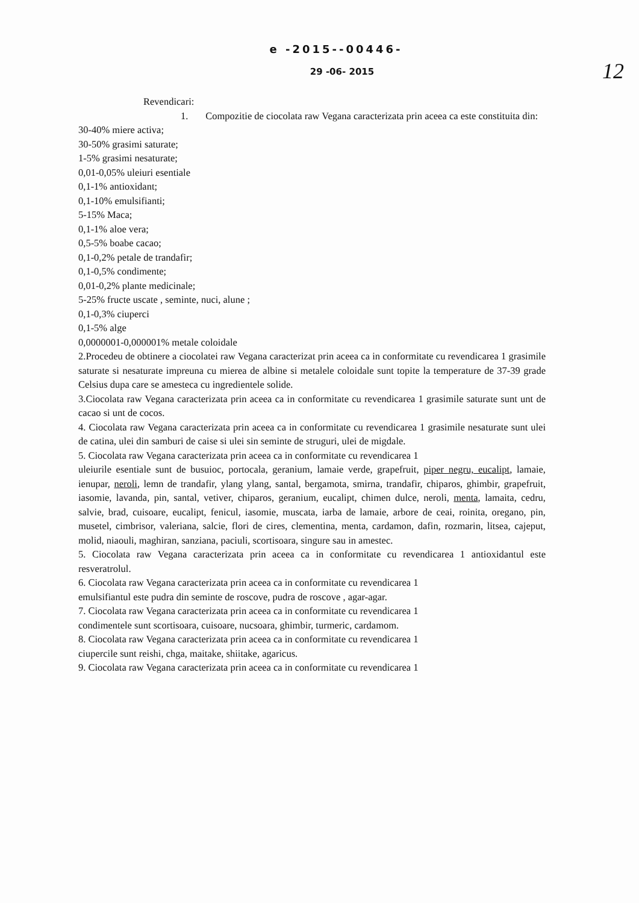e -2015--00446-
29 -06- 2015
12
Revendicari:
1. Compozitie de ciocolata raw Vegana caracterizata prin aceea ca este constituita din:
30-40% miere activa;
30-50% grasimi saturate;
1-5% grasimi nesaturate;
0,01-0,05% uleiuri esentiale
0,1-1% antioxidant;
0,1-10% emulsifianti;
5-15% Maca;
0,1-1% aloe vera;
0,5-5% boabe cacao;
0,1-0,2% petale de trandafir;
0,1-0,5% condimente;
0,01-0,2% plante medicinale;
5-25% fructe uscate , seminte, nuci, alune ;
0,1-0,3% ciuperci
0,1-5% alge
0,0000001-0,000001% metale coloidale
2.Procedeu de obtinere a ciocolatei raw Vegana caracterizat prin aceea ca in conformitate cu revendicarea 1 grasimile saturate si nesaturate impreuna cu mierea de albine si metalele coloidale sunt topite la temperature de 37-39 grade Celsius dupa care se amesteca cu ingredientele solide.
3.Ciocolata raw Vegana caracterizata prin aceea ca in conformitate cu revendicarea 1 grasimile saturate sunt unt de cacao si unt de cocos.
4. Ciocolata raw Vegana caracterizata prin aceea ca in conformitate cu revendicarea 1 grasimile nesaturate sunt ulei de catina, ulei din samburi de caise si ulei sin seminte de struguri, ulei de migdale.
5. Ciocolata raw Vegana caracterizata prin aceea ca in conformitate cu revendicarea 1
uleiurile esentiale sunt de busuioc, portocala, geranium, lamaie verde, grapefruit, piper negru, eucalipt, lamaie, ienupar, neroli, lemn de trandafir, ylang ylang, santal, bergamota, smirna, trandafir, chiparos, ghimbir, grapefruit, iasomie, lavanda, pin, santal, vetiver, chiparos, geranium, eucalipt, chimen dulce, neroli, menta, lamaita, cedru, salvie, brad, cuisoare, eucalipt, fenicul, iasomie, muscata, iarba de lamaie, arbore de ceai, roinita, oregano, pin, musetel, cimbrisor, valeriana, salcie, flori de cires, clementina, menta, cardamon, dafin, rozmarin, litsea, cajeput, molid, niaouli, maghiran, sanziana, paciuli, scortisoara, singure sau in amestec.
5. Ciocolata raw Vegana caracterizata prin aceea ca in conformitate cu revendicarea 1 antioxidantul este resveratrolul.
6. Ciocolata raw Vegana caracterizata prin aceea ca in conformitate cu revendicarea 1
emulsifiantul este pudra din seminte de roscove, pudra de roscove , agar-agar.
7. Ciocolata raw Vegana caracterizata prin aceea ca in conformitate cu revendicarea 1
condimentele sunt scortisoara, cuisoare, nucsoara, ghimbir, turmeric, cardamom.
8. Ciocolata raw Vegana caracterizata prin aceea ca in conformitate cu revendicarea 1
ciupercile sunt reishi, chga, maitake, shiitake, agaricus.
9. Ciocolata raw Vegana caracterizata prin aceea ca in conformitate cu revendicarea 1